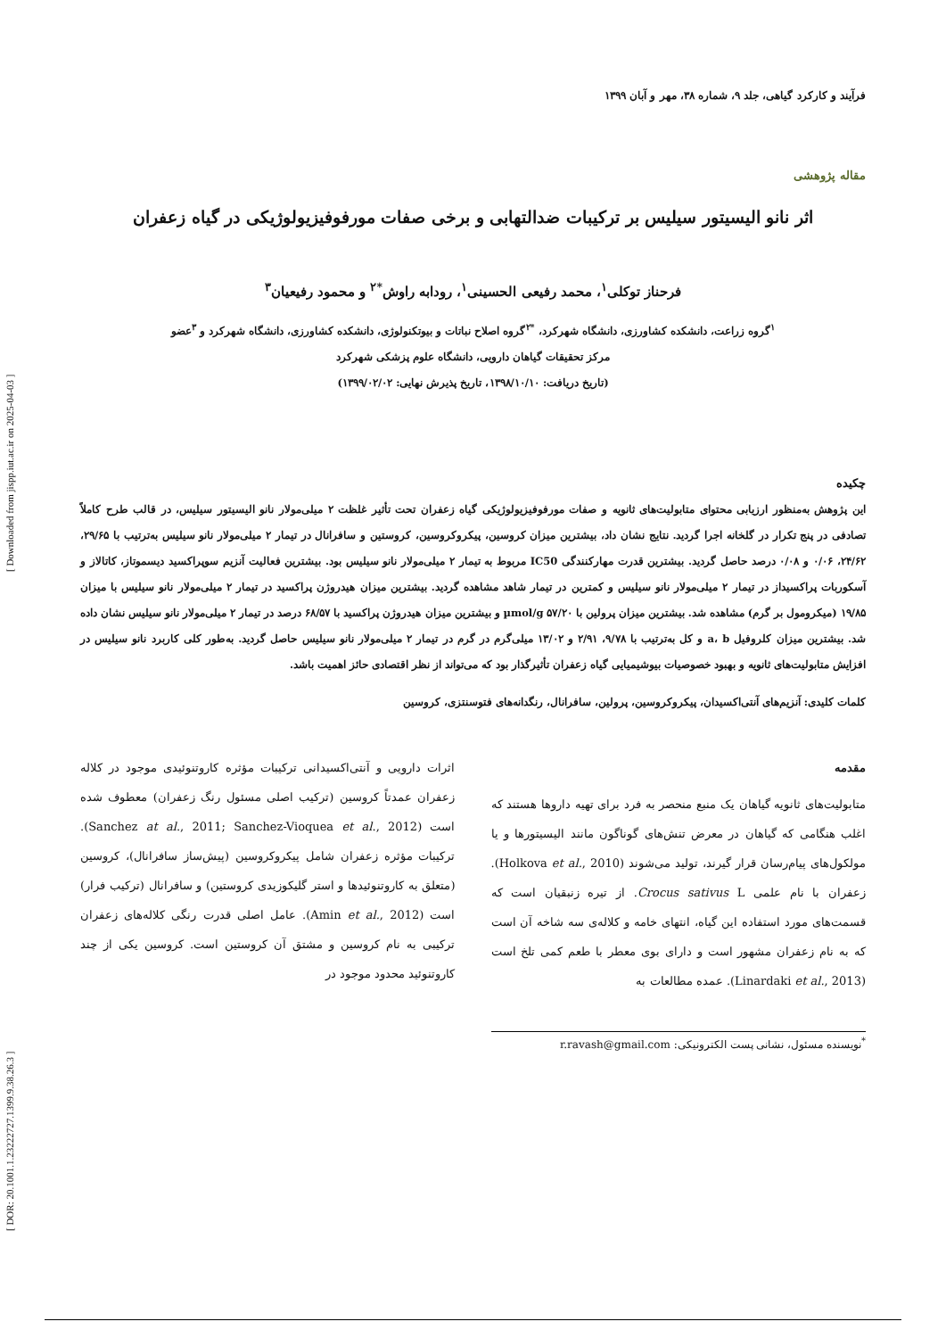[ DOR: 20.1001.1.23222727.1399.9.38.26.3 ] [ Downloaded from jispp.iut.ac.ir on 2025-04-03 ]
فرآیند و کارکرد گیاهی، جلد ۹، شماره ۳۸، مهر و آبان ۱۳۹۹
مقاله پژوهشی
اثر نانو الیسیتور سیلیس بر ترکیبات ضدالتهابی و برخی صفات مورفوفیزیولوژیکی در گیاه زعفران
فرحناز توکلی<sup>۱</sup>، محمد رفیعی الحسینی<sup>۱</sup>، رودابه راوش<sup>*۲</sup> و محمود رفیعیان<sup>۳</sup>
<sup>۱</sup> گروه زراعت، دانشکده کشاورزی، دانشگاه شهرکرد، <sup>*۲</sup>گروه اصلاح نباتات و بیوتکنولوژی، دانشکده کشاورزی، دانشگاه شهرکرد و <sup>۳</sup>عضو
مرکز تحقیقات گیاهان دارویی، دانشگاه علوم پزشکی شهرکرد
(تاریخ دریافت: ۱۳۹۸/۱۰/۱۰، تاریخ پذیرش نهایی: ۱۳۹۹/۰۲/۰۲)
چکیده
این پژوهش به‌منظور ارزیابی محتوای متابولیت‌های ثانویه و صفات مورفوفیزیولوژیکی گیاه زعفران تحت تأثیر غلظت ۲ میلی‌مولار نانو الیسیتور سیلیس، در قالب طرح کاملاً تصادفی در پنج تکرار در گلخانه اجرا گردید. نتایج نشان داد، بیشترین میزان کروسین، پیکروکروسین، کروستین و سافرانال در تیمار ۲ میلی‌مولار نانو سیلیس به‌ترتیب با ۲۹/۶۵، ۲۴/۶۲، ۰/۰۶ و ۰/۰۸ درصد حاصل گردید. بیشترین قدرت مهارکنندگی IC50 مربوط به تیمار ۲ میلی‌مولار نانو سیلیس بود. بیشترین فعالیت آنزیم سوپراکسید دیسموتاز، کاتالاز و آسکوربات پراکسیداز در تیمار ۲ میلی‌مولار نانو سیلیس و کمترین در تیمار شاهد مشاهده گردید. بیشترین میزان هیدروژن پراکسید در تیمار ۲ میلی‌مولار نانو سیلیس با میزان ۱۹/۸۵ (میکرومول بر گرم) مشاهده شد. بیشترین میزان پرولین با µmol/g ۵۷/۲۰ و بیشترین میزان هیدروژن پراکسید با ۶۸/۵۷ درصد در تیمار ۲ میلی‌مولار نانو سیلیس نشان داده شد. بیشترین میزان کلروفیل a، b و کل به‌ترتیب با ۹/۷۸، ۲/۹۱ و ۱۳/۰۲ میلی‌گرم در گرم در تیمار ۲ میلی‌مولار نانو سیلیس حاصل گردید. به‌طور کلی کاربرد نانو سیلیس در افزایش متابولیت‌های ثانویه و بهبود خصوصیات بیوشیمیایی گیاه زعفران تأثیرگذار بود که می‌تواند از نظر اقتصادی حائز اهمیت باشد.
کلمات کلیدی: آنزیم‌های آنتی‌اکسیدان، پیکروکروسین، پرولین، سافرانال، رنگدانه‌های فتوسنتزی، کروسین
مقدمه
متابولیت‌های ثانویه گیاهان یک منبع منحصر به فرد برای تهیه داروها هستند که اغلب هنگامی که گیاهان در معرض تنش‌های گوناگون مانند الیسیتورها و یا مولکول‌های پیام‌رسان قرار گیرند، تولید می‌شوند (Holkova et al., 2010). زعفران با نام علمی Crocus sativus L. از تیره زنبقیان است که قسمت‌های مورد استفاده این گیاه، انتهای خامه و کلاله‌ی سه شاخه آن است که به نام زعفران مشهور است و دارای بوی معطر با طعم کمی تلخ است (Linardaki et al., 2013). عمده مطالعات به
اثرات دارویی و آنتی‌اکسیدانی ترکیبات مؤثره کاروتنوئیدی موجود در کلاله زعفران عمدتاً کروسین (ترکیب اصلی مسئول رنگ زعفران) معطوف شده است (Sanchez at al., 2011; Sanchez-Vioquea et al., 2012). ترکیبات مؤثره زعفران شامل پیکروکروسین (پیش‌ساز سافرانال)، کروسین (متعلق به کاروتنوئیدها و استر گلیکوزیدی کروستین) و سافرانال (ترکیب فرار) است (Amin et al., 2012). عامل اصلی قدرت رنگی کلاله‌های زعفران ترکیبی به نام کروسین و مشتق آن کروستین است. کروسین یکی از چند کاروتنوئید محدود موجود در
<sup>*</sup> نویسنده مسئول، نشانی پست الکترونیکی: r.ravash@gmail.com